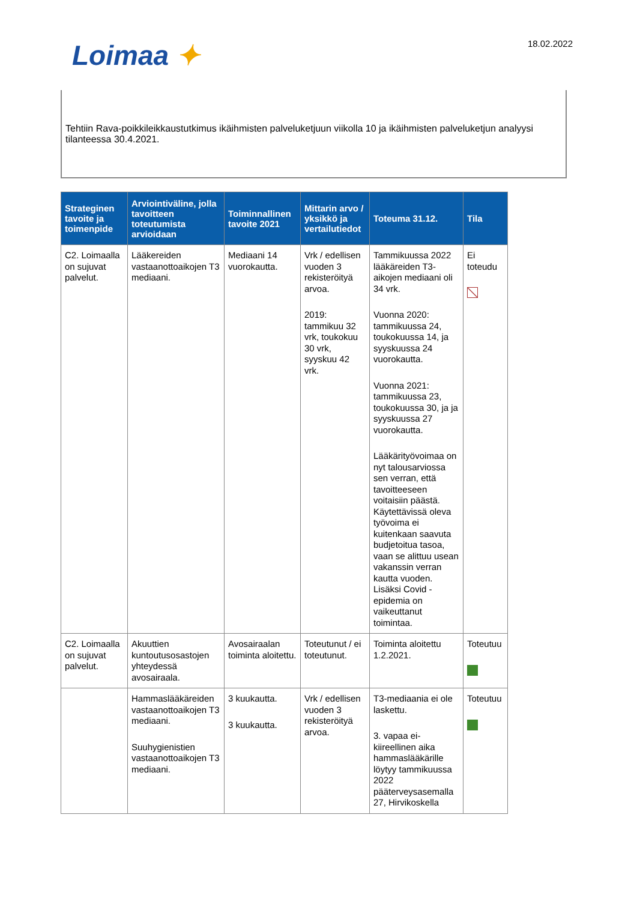Loimaa ✦ 18.02.2022
Tehtiin Rava-poikkileikkaustutkimus ikäihmisten palveluketjuun viikolla 10 ja ikäihmisten palveluketjun analyysi tilanteessa 30.4.2021.
| Strateginen tavoite ja toimenpide | Arviointiväline, jolla tavoitteen toteutumista arvioidaan | Toiminnallinen tavoite 2021 | Mittarin arvo / yksikkö ja vertailutiedot | Toteuma 31.12. | Tila |
| --- | --- | --- | --- | --- | --- |
| C2. Loimaalla on sujuvat palvelut. | Lääkereiden vastaanottoaikojen T3 mediaani. | Mediaani 14 vuorokautta. | Vrk / edellisen vuoden 3 rekisteröityä arvoa. 2019: tammikuu 32 vrk, toukokuu 30 vrk, syyskuu 42 vrk. | Tammikuussa 2022 lääkäreiden T3-aikojen mediaani oli 34 vrk. Vuonna 2020: tammikuussa 24, toukokuussa 14, ja syyskuussa 24 vuorokautta. Vuonna 2021: tammikuussa 23, toukokuussa 30, ja ja syyskuussa 27 vuorokautta. Lääkärityövoimaa on nyt talousarviossa sen verran, että tavoitteeseen voitaisiin päästä. Käytettävissä oleva työvoima ei kuitenkaan saavuta budjetoitua tasoa, vaan se alittuu usean vakanssin verran kautta vuoden. Lisäksi Covid -epidemia on vaikeuttanut toimintaa. | Ei toteudu |
| C2. Loimaalla on sujuvat palvelut. | Akuuttien kuntoutusosastojen yhteydessä avosairaala. | Avosairaalan toiminta aloitettu. | Toteutunut / ei toteutunut. | Toiminta aloitettu 1.2.2021. | Toteutuu |
| | Hammaslääkäreiden vastaanottoaikojen T3 mediaani. Suuhygienistien vastaanottoaikojen T3 mediaani. | 3 kuukautta. 3 kuukautta. | Vrk / edellisen vuoden 3 rekisteröityä arvoa. | T3-mediaania ei ole laskettu. 3. vapaa ei-kiireellinen aika hammaslääkärille löytyy tammikuussa 2022 pääterveysasemalla 27, Hirvikoskella | Toteutuu |